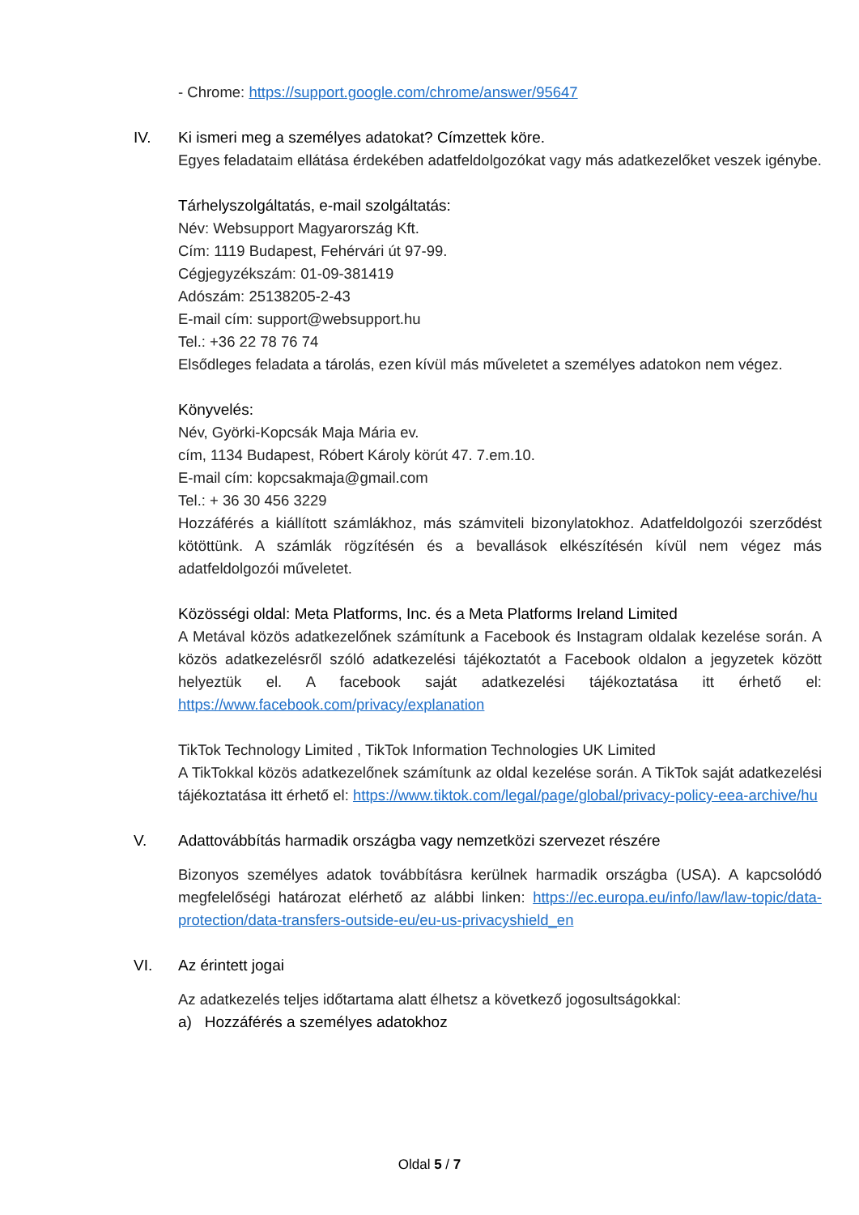- Chrome: https://support.google.com/chrome/answer/95647
IV. Ki ismeri meg a személyes adatokat? Címzettek köre.
Egyes feladataim ellátása érdekében adatfeldolgozókat vagy más adatkezelőket veszek igénybe.
Tárhelyszolgáltatás, e-mail szolgáltatás:
Név: Websupport Magyarország Kft.
Cím: 1119 Budapest, Fehérvári út 97-99.
Cégjegyzékszám: 01-09-381419
Adószám: 25138205-2-43
E-mail cím: support@websupport.hu
Tel.: +36 22 78 76 74
Elsődleges feladata a tárolás, ezen kívül más műveletet a személyes adatokon nem végez.
Könyvelés:
Név, Györki-Kopcsák Maja Mária ev.
cím, 1134 Budapest, Róbert Károly körút 47. 7.em.10.
E-mail cím: kopcsakmaja@gmail.com
Tel.: + 36 30 456 3229
Hozzáférés a kiállított számlákhoz, más számviteli bizonylatokhoz. Adatfeldolgozói szerződést kötöttünk. A számlák rögzítésén és a bevallások elkészítésén kívül nem végez más adatfeldolgozói műveletet.
Közösségi oldal: Meta Platforms, Inc. és a Meta Platforms Ireland Limited
A Metával közös adatkezelőnek számítunk a Facebook és Instagram oldalak kezelése során. A közös adatkezelésről szóló adatkezelési tájékoztatót a Facebook oldalon a jegyzetek között helyeztük el. A facebook saját adatkezelési tájékoztatása itt érhető el: https://www.facebook.com/privacy/explanation
TikTok Technology Limited , TikTok Information Technologies UK Limited
A TikTokkal közös adatkezelőnek számítunk az oldal kezelése során. A TikTok saját adatkezelési tájékoztatása itt érhető el: https://www.tiktok.com/legal/page/global/privacy-policy-eea-archive/hu
V. Adattovábbítás harmadik országba vagy nemzetközi szervezet részére
Bizonyos személyes adatok továbbításra kerülnek harmadik országba (USA). A kapcsolódó megfelelőségi határozat elérhető az alábbi linken: https://ec.europa.eu/info/law/law-topic/data-protection/data-transfers-outside-eu/eu-us-privacyshield_en
VI. Az érintett jogai
Az adatkezelés teljes időtartama alatt élhetsz a következő jogosultságokkal:
a) Hozzáférés a személyes adatokhoz
Oldal 5 / 7